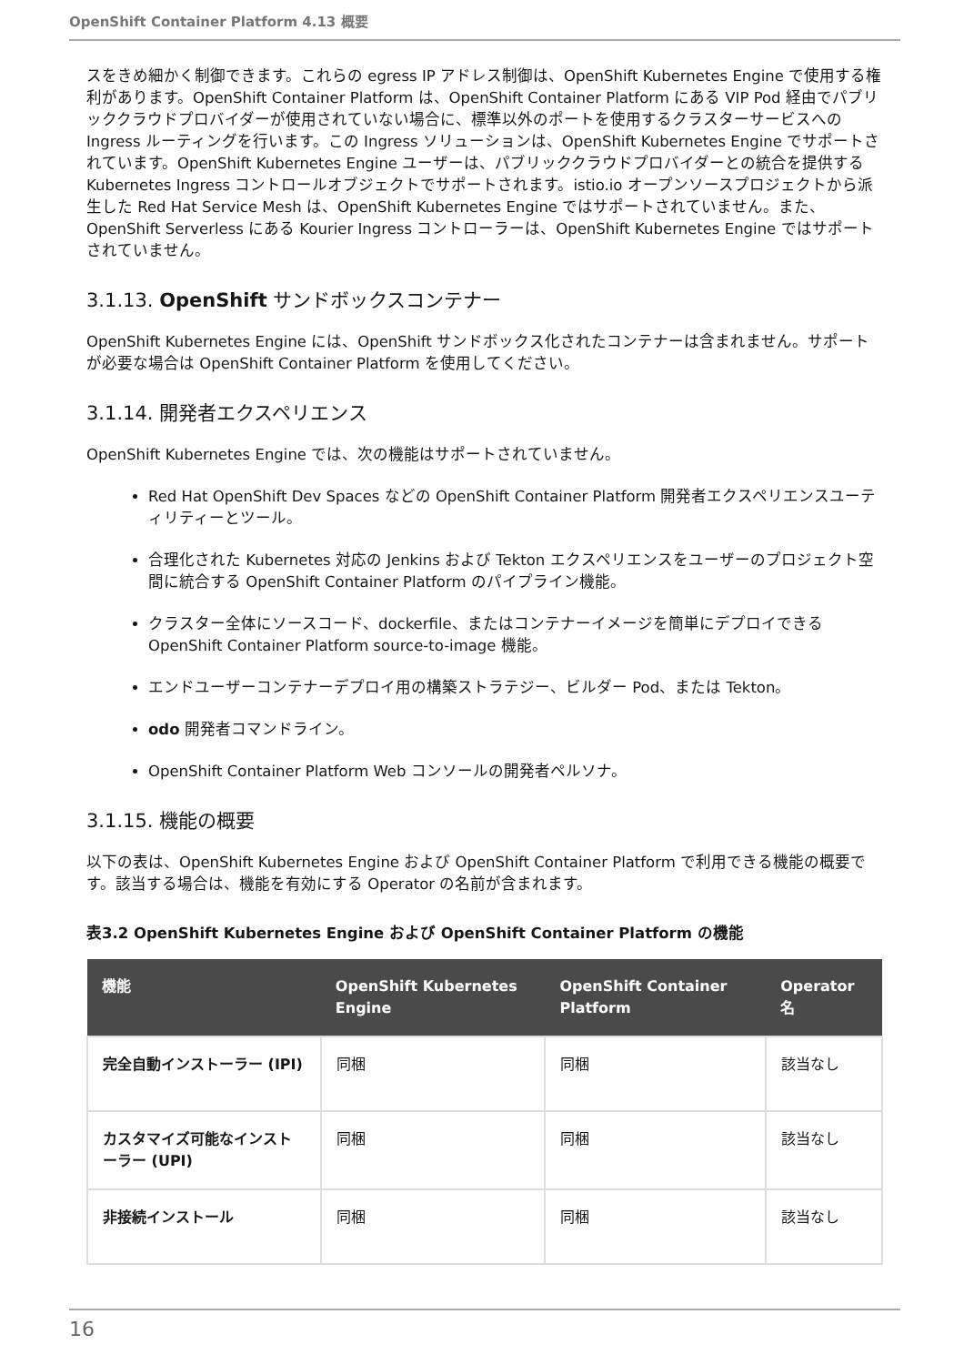OpenShift Container Platform 4.13 概要
スをきめ細かく制御できます。これらの egress IP アドレス制御は、OpenShift Kubernetes Engine で使用する権利があります。OpenShift Container Platform は、OpenShift Container Platform にある VIP Pod 経由でパブリッククラウドプロバイダーが使用されていない場合に、標準以外のポートを使用するクラスターサービスへの Ingress ルーティングを行います。この Ingress ソリューションは、OpenShift Kubernetes Engine でサポートされています。OpenShift Kubernetes Engine ユーザーは、パブリッククラウドプロバイダーとの統合を提供する Kubernetes Ingress コントロールオブジェクトでサポートされます。istio.io オープンソースプロジェクトから派生した Red Hat Service Mesh は、OpenShift Kubernetes Engine ではサポートされていません。また、OpenShift Serverless にある Kourier Ingress コントローラーは、OpenShift Kubernetes Engine ではサポートされていません。
3.1.13. OpenShift サンドボックスコンテナー
OpenShift Kubernetes Engine には、OpenShift サンドボックス化されたコンテナーは含まれません。サポートが必要な場合は OpenShift Container Platform を使用してください。
3.1.14. 開発者エクスペリエンス
OpenShift Kubernetes Engine では、次の機能はサポートされていません。
Red Hat OpenShift Dev Spaces などの OpenShift Container Platform 開発者エクスペリエンスユーティリティーとツール。
合理化された Kubernetes 対応の Jenkins および Tekton エクスペリエンスをユーザーのプロジェクト空間に統合する OpenShift Container Platform のパイプライン機能。
クラスター全体にソースコード、dockerfile、またはコンテナーイメージを簡単にデプロイできる OpenShift Container Platform source-to-image 機能。
エンドユーザーコンテナーデプロイ用の構築ストラテジー、ビルダー Pod、または Tekton。
odo 開発者コマンドライン。
OpenShift Container Platform Web コンソールの開発者ペルソナ。
3.1.15. 機能の概要
以下の表は、OpenShift Kubernetes Engine および OpenShift Container Platform で利用できる機能の概要です。該当する場合は、機能を有効にする Operator の名前が含まれます。
表3.2 OpenShift Kubernetes Engine および OpenShift Container Platform の機能
| 機能 | OpenShift Kubernetes Engine | OpenShift Container Platform | Operator 名 |
| --- | --- | --- | --- |
| 完全自動インストーラー (IPI) | 同梱 | 同梱 | 該当なし |
| カスタマイズ可能なインストーラー (UPI) | 同梱 | 同梱 | 該当なし |
| 非接続インストール | 同梱 | 同梱 | 該当なし |
16